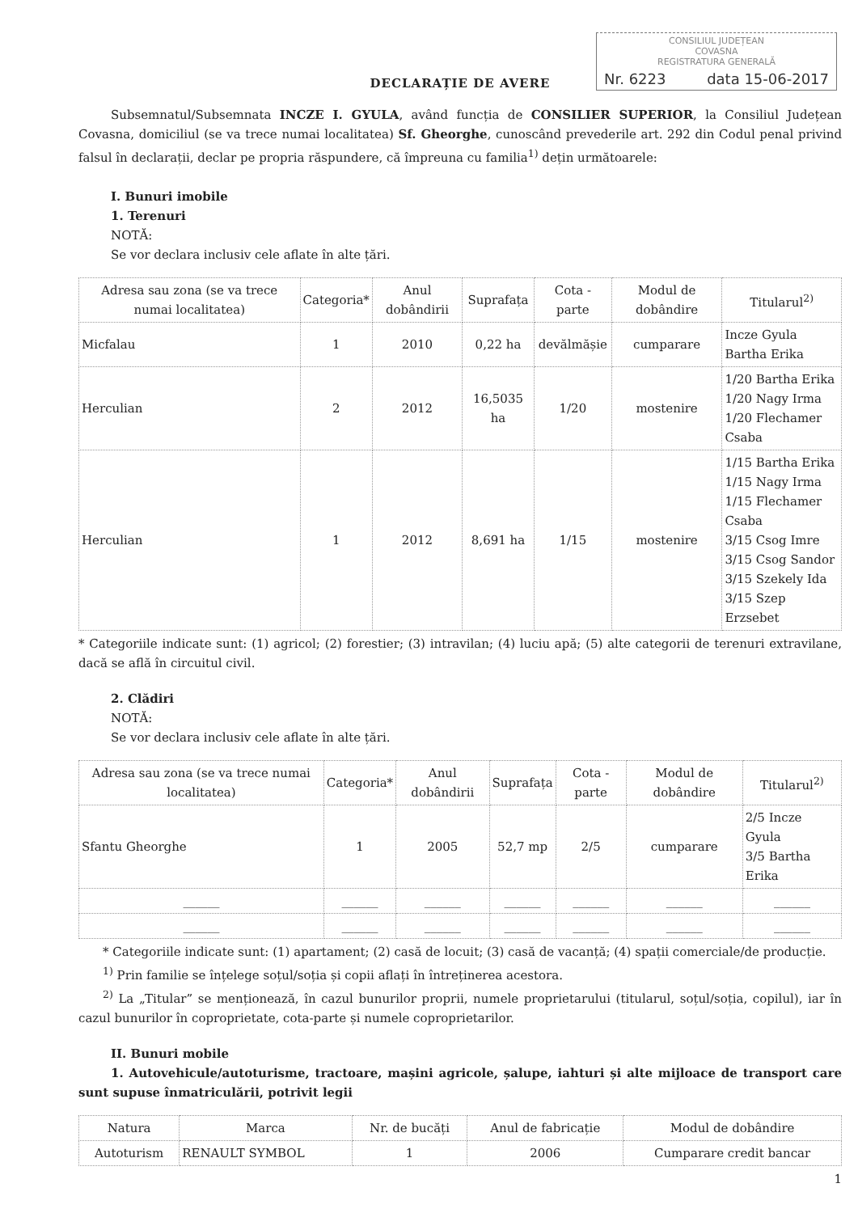CONSILIUL JUDEȚEAN
COVASNA
REGISTRATURA GENERALĂ
Nr. 6223 data 15-06-2017
DECLARAȚIE DE AVERE
Subsemnatul/Subsemnata INCZE I. GYULA, având funcția de CONSILIER SUPERIOR, la Consiliul Județean Covasna, domiciliul (se va trece numai localitatea) Sf. Gheorghe, cunoscând prevederile art. 292 din Codul penal privind falsul în declarații, declar pe propria răspundere, că împreuna cu familia<sup>1)</sup> dețin următoarele:
I. Bunuri imobile
1. Terenuri
NOTĂ:
Se vor declara inclusiv cele aflate în alte țări.
| Adresa sau zona (se va trece numai localitatea) | Categoria* | Anul dobândirii | Suprafața | Cota - parte | Modul de dobândire | Titularul<sup>2)</sup> |
| --- | --- | --- | --- | --- | --- | --- |
| Micfalau | 1 | 2010 | 0,22 ha | devălmășie | cumparare | Incze Gyula Bartha Erika |
| Herculian | 2 | 2012 | 16,5035 ha | 1/20 | mostenire | 1/20 Bartha Erika 1/20 Nagy Irma 1/20 Flechamer Csaba |
| Herculian | 1 | 2012 | 8,691 ha | 1/15 | mostenire | 1/15 Bartha Erika 1/15 Nagy Irma 1/15 Flechamer Csaba 3/15 Csog Imre 3/15 Csog Sandor 3/15 Szekely Ida 3/15 Szep Erzsebet |
* Categoriile indicate sunt: (1) agricol; (2) forestier; (3) intravilan; (4) luciu apă; (5) alte categorii de terenuri extravilane, dacă se află în circuitul civil.
2. Clădiri
NOTĂ:
Se vor declara inclusiv cele aflate în alte țări.
| Adresa sau zona (se va trece numai localitatea) | Categoria* | Anul dobândirii | Suprafața | Cota - parte | Modul de dobândire | Titularul<sup>2)</sup> |
| --- | --- | --- | --- | --- | --- | --- |
| Sfantu Gheorghe | 1 | 2005 | 52,7 mp | 2/5 | cumparare | 2/5 Incze Gyula 3/5 Bartha Erika |
| ______ | ______ | ______ | ______ | ______ | ______ | ______ |
| ______ | ______ | ______ | ______ | ______ | ______ | ______ |
* Categoriile indicate sunt: (1) apartament; (2) casă de locuit; (3) casă de vacanță; (4) spații comerciale/de producție.
<sup>1)</sup> Prin familie se înțelege soțul/soția și copii aflați în întreținerea acestora.
<sup>2)</sup> La „Titular” se menționează, în cazul bunurilor proprii, numele proprietarului (titularul, soțul/soția, copilul), iar în cazul bunurilor în coproprietate, cota-parte și numele coproprietarilor.
II. Bunuri mobile
1. Autovehicule/autoturisme, tractoare, mașini agricole, șalupe, iahturi și alte mijloace de transport care sunt supuse înmatriculării, potrivit legii
| Natura | Marca | Nr. de bucăți | Anul de fabricație | Modul de dobândire |
| --- | --- | --- | --- | --- |
| Autoturism | RENAULT SYMBOL | 1 | 2006 | Cumparare credit bancar |
1